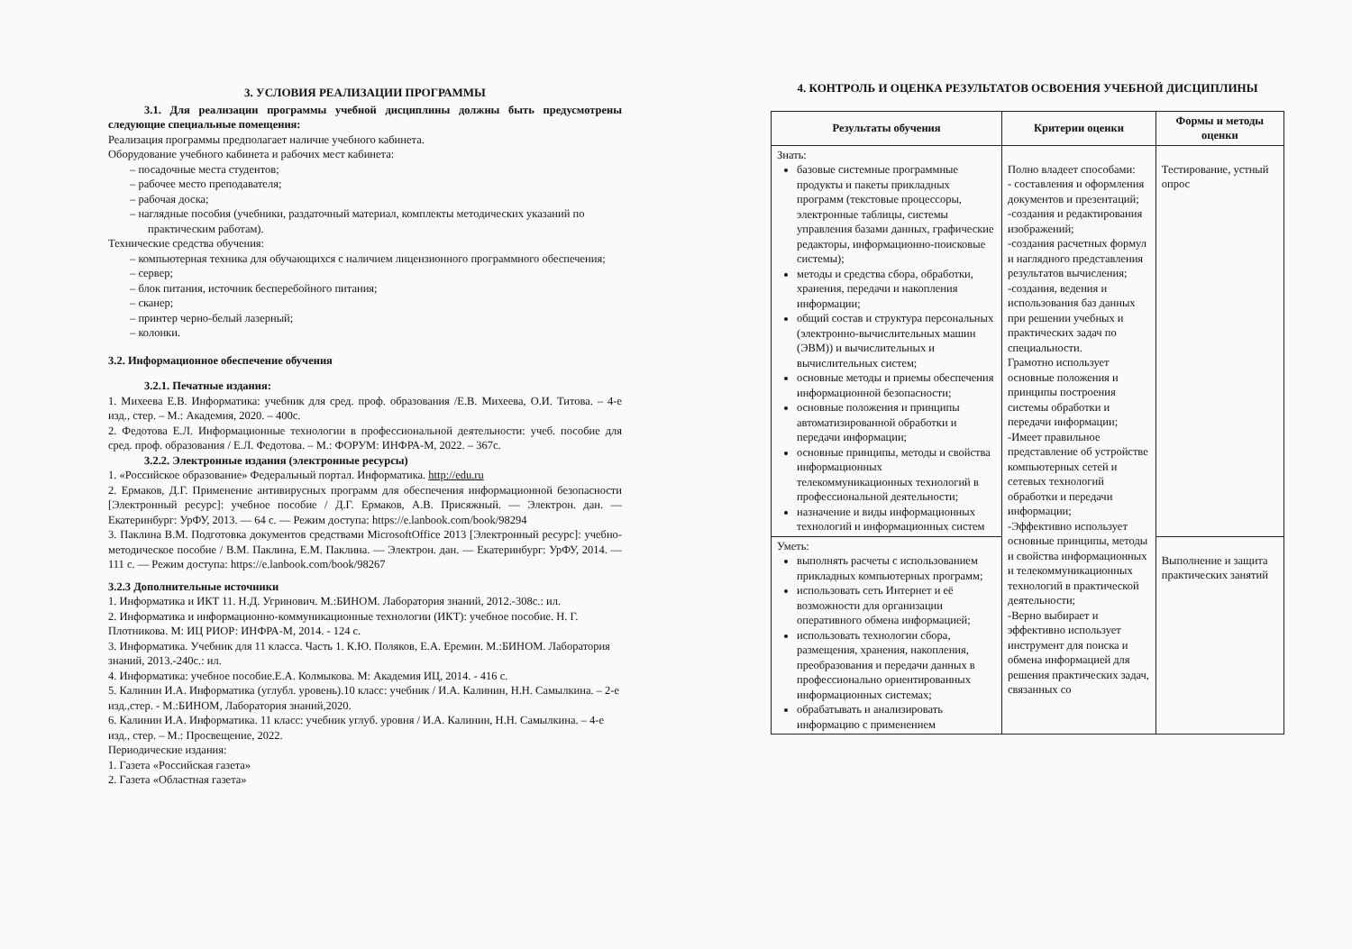3. УСЛОВИЯ РЕАЛИЗАЦИИ ПРОГРАММЫ
3.1. Для реализации программы учебной дисциплины должны быть предусмотрены следующие специальные помещения:
Реализация программы предполагает наличие учебного кабинета.
Оборудование учебного кабинета и рабочих мест кабинета:
– посадочные места студентов;
– рабочее место преподавателя;
– рабочая доска;
– наглядные пособия (учебники, раздаточный материал, комплекты методических указаний по практическим работам).
Технические средства обучения:
– компьютерная техника для обучающихся с наличием лицензионного программного обеспечения;
– сервер;
– блок питания, источник бесперебойного питания;
– сканер;
– принтер черно-белый лазерный;
– колонки.
3.2. Информационное обеспечение обучения
3.2.1. Печатные издания:
1. Михеева Е.В. Информатика: учебник для сред. проф. образования /Е.В. Михеева, О.И. Титова. – 4-е изд., стер. – М.: Академия, 2020. – 400с.
2. Федотова Е.Л. Информационные технологии в профессиональной деятельности: учеб. пособие для сред. проф. образования / Е.Л. Федотова. – М.: ФОРУМ: ИНФРА-М, 2022. – 367с.
3.2.2. Электронные издания (электронные ресурсы)
1. «Российское образование» Федеральный портал. Информатика. http://edu.ru
2. Ермаков, Д.Г. Применение антивирусных программ для обеспечения информационной безопасности [Электронный ресурс]: учебное пособие / Д.Г. Ермаков, А.В. Присяжный. — Электрон. дан. — Екатеринбург: УрФУ, 2013. — 64 с. — Режим доступа: https://e.lanbook.com/book/98294
3. Паклина В.М. Подготовка документов средствами MicrosoftOffice 2013 [Электронный ресурс]: учебно-методическое пособие / В.М. Паклина, Е.М. Паклина. — Электрон. дан. — Екатеринбург: УрФУ, 2014. — 111 с. — Режим доступа: https://e.lanbook.com/book/98267
3.2.3 Дополнительные источники
1. Информатика и ИКТ 11. Н.Д. Угринович. М.:БИНОМ. Лаборатория знаний, 2012.-308с.: ил.
2. Информатика и информационно-коммуникационные технологии (ИКТ): учебное пособие. Н. Г. Плотникова. М: ИЦ РИОР: ИНФРА-М, 2014. - 124 с.
3. Информатика. Учебник для 11 класса. Часть 1. К.Ю. Поляков, Е.А. Еремин. М.:БИНОМ. Лаборатория знаний, 2013.-240с.: ил.
4. Информатика: учебное пособие.Е.А. Колмыкова. М: Академия ИЦ, 2014. - 416 с.
5. Калинин И.А. Информатика (углубл. уровень).10 класс: учебник / И.А. Калинин, Н.Н. Самылкина. – 2-е изд.,стер. - М.:БИНОМ, Лаборатория знаний,2020.
6. Калинин И.А. Информатика. 11 класс: учебник углуб. уровня / И.А. Калинин, Н.Н. Самылкина. – 4-е изд., стер. – М.: Просвещение, 2022.
Периодические издания:
1. Газета «Российская газета»
2. Газета «Областная газета»
4. КОНТРОЛЬ И ОЦЕНКА РЕЗУЛЬТАТОВ ОСВОЕНИЯ УЧЕБНОЙ ДИСЦИПЛИНЫ
| Результаты обучения | Критерии оценки | Формы и методы оценки |
| --- | --- | --- |
| Знать: базовые системные программные продукты и пакеты прикладных программ (текстовые процессоры, электронные таблицы, системы управления базами данных, графические редакторы, информационно-поисковые системы); методы и средства сбора, обработки, хранения, передачи и накопления информации; общий состав и структура персональных (электронно-вычислительных машин (ЭВМ)) и вычислительных и вычислительных систем; основные методы и приемы обеспечения информационной безопасности; основные положения и принципы автоматизированной обработки и передачи информации; основные принципы, методы и свойства информационных телекоммуникационных технологий в профессиональной деятельности; назначение и виды информационных технологий и информационных систем | Полно владеет способами: - составления и оформления документов и презентаций; -создания и редактирования изображений; -создания расчетных формул и наглядного представления результатов вычисления; -создания, ведения и использования баз данных при решении учебных и практических задач по специальности. Грамотно использует основные положения и принципы построения системы обработки и передачи информации; -Имеет правильное представление об устройстве компьютерных сетей и сетевых технологий обработки и передачи информации; -Эффективно использует основные принципы, методы и свойства информационных и телекоммуникационных технологий в практической деятельности; -Верно выбирает и эффективно использует инструмент для поиска и обмена информацией для решения практических задач, связанных со | Тестирование, устный опрос |
| Уметь: выполнять расчеты с использованием прикладных компьютерных программ; использовать сеть Интернет и её возможности для организации оперативного обмена информацией; использовать технологии сбора, размещения, хранения, накопления, преобразования и передачи данных в профессионально ориентированных информационных системах; обрабатывать и анализировать информацию с применением | | Выполнение и защита практических занятий |